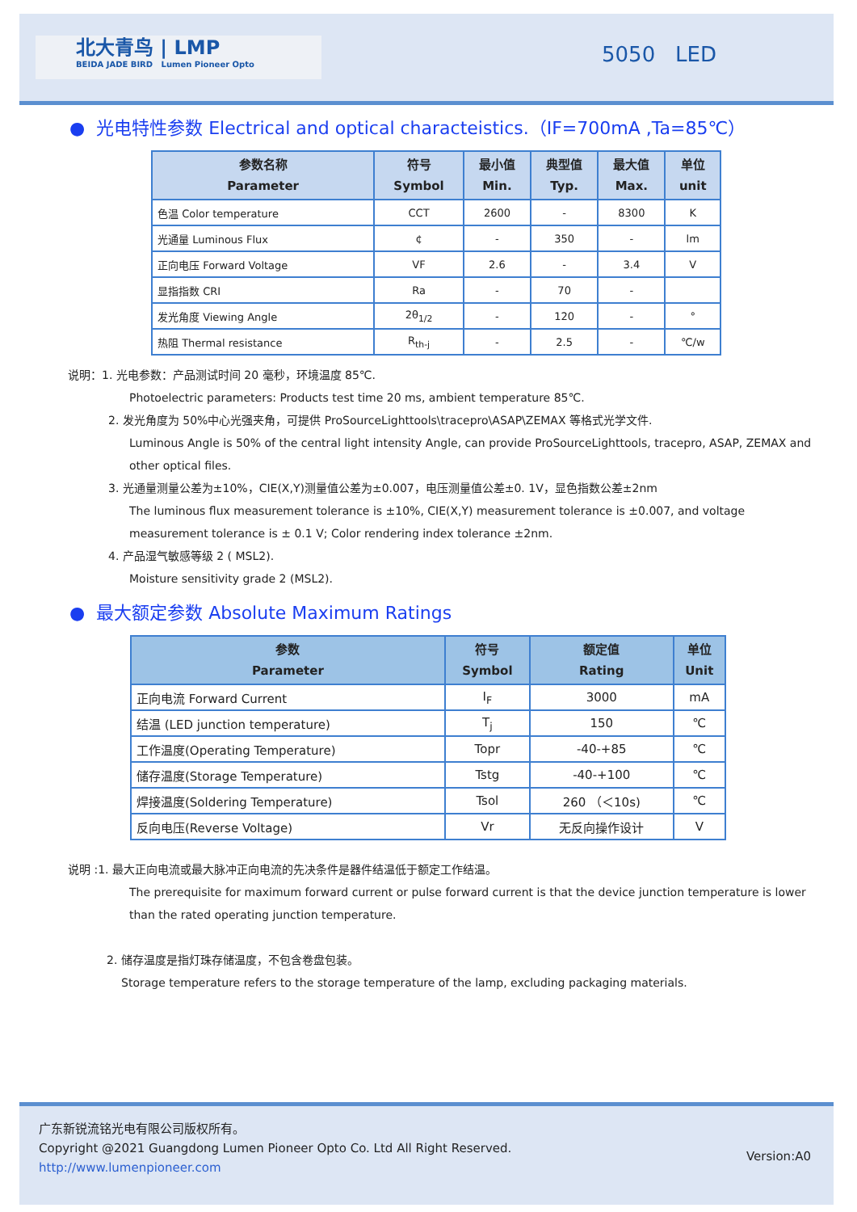北大青鸟 | LMP
BEIDA JADE BIRD Lumen Pioneer Opto
5050 LED
● 光电特性参数 Electrical and optical characteistics.（IF=700mA ,Ta=85℃）
| 参数名称 Parameter | 符号 Symbol | 最小值 Min. | 典型值 Typ. | 最大值 Max. | 单位 unit |
| --- | --- | --- | --- | --- | --- |
| 色温 Color temperature | CCT | 2600 | - | 8300 | K |
| 光通量 Luminous Flux | ¢ | - | 350 | - | lm |
| 正向电压 Forward Voltage | VF | 2.6 | - | 3.4 | V |
| 显指指数 CRI | Ra | - | 70 | - | |
| 发光角度 Viewing Angle | 2θ<sub>1/2</sub> | - | 120 | - | ° |
| 热阻 Thermal resistance | R<sub>th-j</sub> | - | 2.5 | - | ℃/w |
说明：1. 光电参数：产品测试时间 20 毫秒，环境温度 85℃.
Photoelectric parameters: Products test time 20 ms, ambient temperature 85℃.
2. 发光角度为 50%中心光强夹角，可提供 ProSourceLighttools\tracepro\ASAP\ZEMAX 等格式光学文件.
Luminous Angle is 50% of the central light intensity Angle, can provide ProSourceLighttools, tracepro, ASAP, ZEMAX and other optical files.
3. 光通量测量公差为±10%，CIE(X,Y)测量值公差为±0.007，电压测量值公差±0. 1V，显色指数公差±2nm
The luminous flux measurement tolerance is ±10%, CIE(X,Y) measurement tolerance is ±0.007, and voltage measurement tolerance is ± 0.1 V; Color rendering index tolerance ±2nm.
4. 产品湿气敏感等级 2 ( MSL2).
Moisture sensitivity grade 2 (MSL2).
● 最大额定参数 Absolute Maximum Ratings
| 参数 Parameter | 符号 Symbol | 额定值 Rating | 单位 Unit |
| --- | --- | --- | --- |
| 正向电流 Forward Current | I<sub>F</sub> | 3000 | mA |
| 结温 (LED junction temperature) | T<sub>j</sub> | 150 | ℃ |
| 工作温度(Operating Temperature) | Topr | -40-+85 | ℃ |
| 储存温度(Storage Temperature) | Tstg | -40-+100 | ℃ |
| 焊接温度(Soldering Temperature) | Tsol | 260 （＜10s) | ℃ |
| 反向电压(Reverse Voltage) | Vr | 无反向操作设计 | V |
说明 :1. 最大正向电流或最大脉冲正向电流的先决条件是器件结温低于额定工作结温。
The prerequisite for maximum forward current or pulse forward current is that the device junction temperature is lower than the rated operating junction temperature.
2. 储存温度是指灯珠存储温度，不包含卷盘包装。
Storage temperature refers to the storage temperature of the lamp, excluding packaging materials.
广东新锐流铭光电有限公司版权所有。
Copyright @2021 Guangdong Lumen Pioneer Opto Co. Ltd All Right Reserved.
http://www.lumenpioneer.com
Version:A0